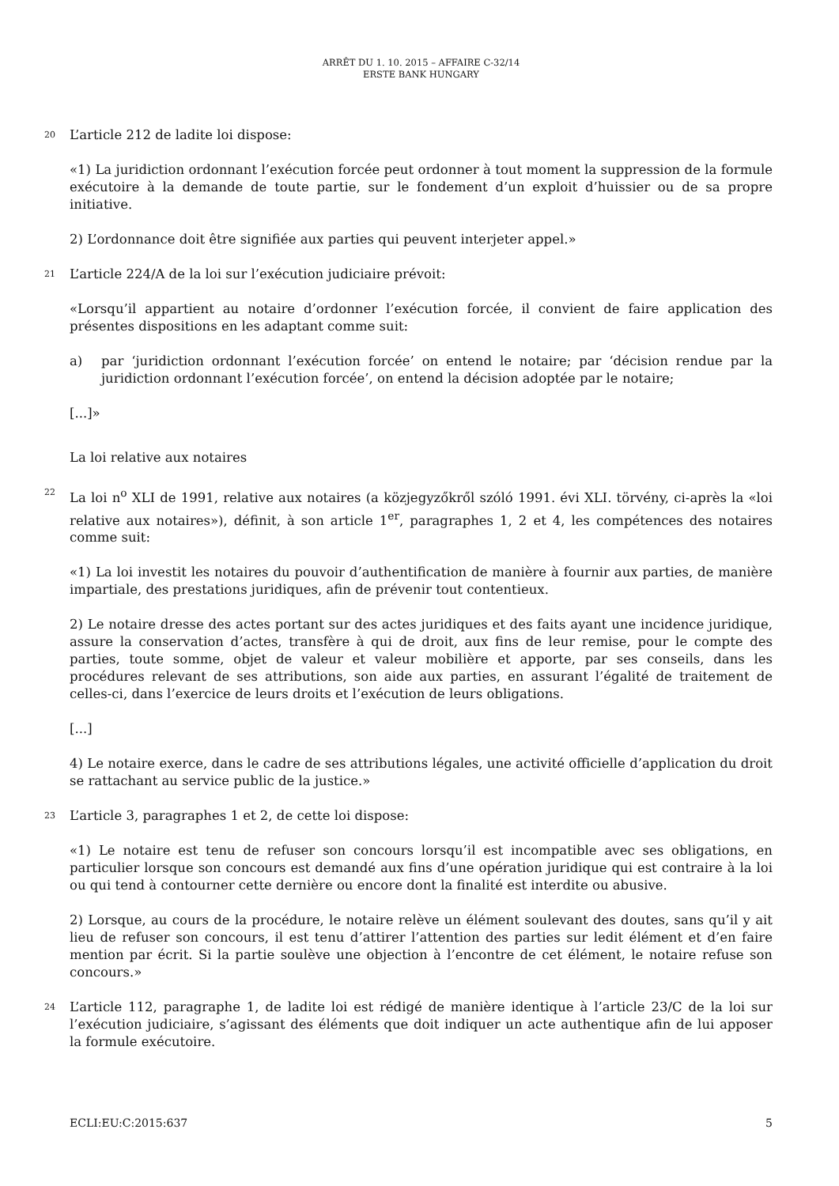ARRÊT DU 1. 10. 2015 – AFFAIRE C-32/14
ERSTE BANK HUNGARY
20 L’article 212 de ladite loi dispose:
«1) La juridiction ordonnant l’exécution forcée peut ordonner à tout moment la suppression de la formule exécutoire à la demande de toute partie, sur le fondement d’un exploit d’huissier ou de sa propre initiative.
2) L’ordonnance doit être signifiée aux parties qui peuvent interjeter appel.»
21 L’article 224/A de la loi sur l’exécution judiciaire prévoit:
«Lorsqu’il appartient au notaire d’ordonner l’exécution forcée, il convient de faire application des présentes dispositions en les adaptant comme suit:
a) par ‘juridiction ordonnant l’exécution forcée’ on entend le notaire; par ‘décision rendue par la juridiction ordonnant l’exécution forcée’, on entend la décision adoptée par le notaire;
[...]»
La loi relative aux notaires
22 La loi n<sup>o</sup> XLI de 1991, relative aux notaires (a közjegyzőkről szóló 1991. évi XLI. törvény, ci-après la «loi relative aux notaires»), définit, à son article 1<sup>er</sup>, paragraphes 1, 2 et 4, les compétences des notaires comme suit:
«1) La loi investit les notaires du pouvoir d’authentification de manière à fournir aux parties, de manière impartiale, des prestations juridiques, afin de prévenir tout contentieux.
2) Le notaire dresse des actes portant sur des actes juridiques et des faits ayant une incidence juridique, assure la conservation d’actes, transfère à qui de droit, aux fins de leur remise, pour le compte des parties, toute somme, objet de valeur et valeur mobilière et apporte, par ses conseils, dans les procédures relevant de ses attributions, son aide aux parties, en assurant l’égalité de traitement de celles-ci, dans l’exercice de leurs droits et l’exécution de leurs obligations.
[...]
4) Le notaire exerce, dans le cadre de ses attributions légales, une activité officielle d’application du droit se rattachant au service public de la justice.»
23 L’article 3, paragraphes 1 et 2, de cette loi dispose:
«1) Le notaire est tenu de refuser son concours lorsqu’il est incompatible avec ses obligations, en particulier lorsque son concours est demandé aux fins d’une opération juridique qui est contraire à la loi ou qui tend à contourner cette dernière ou encore dont la finalité est interdite ou abusive.
2) Lorsque, au cours de la procédure, le notaire relève un élément soulevant des doutes, sans qu’il y ait lieu de refuser son concours, il est tenu d’attirer l’attention des parties sur ledit élément et d’en faire mention par écrit. Si la partie soulève une objection à l’encontre de cet élément, le notaire refuse son concours.»
24 L’article 112, paragraphe 1, de ladite loi est rédigé de manière identique à l’article 23/C de la loi sur l’exécution judiciaire, s’agissant des éléments que doit indiquer un acte authentique afin de lui apposer la formule exécutoire.
ECLI:EU:C:2015:637 5